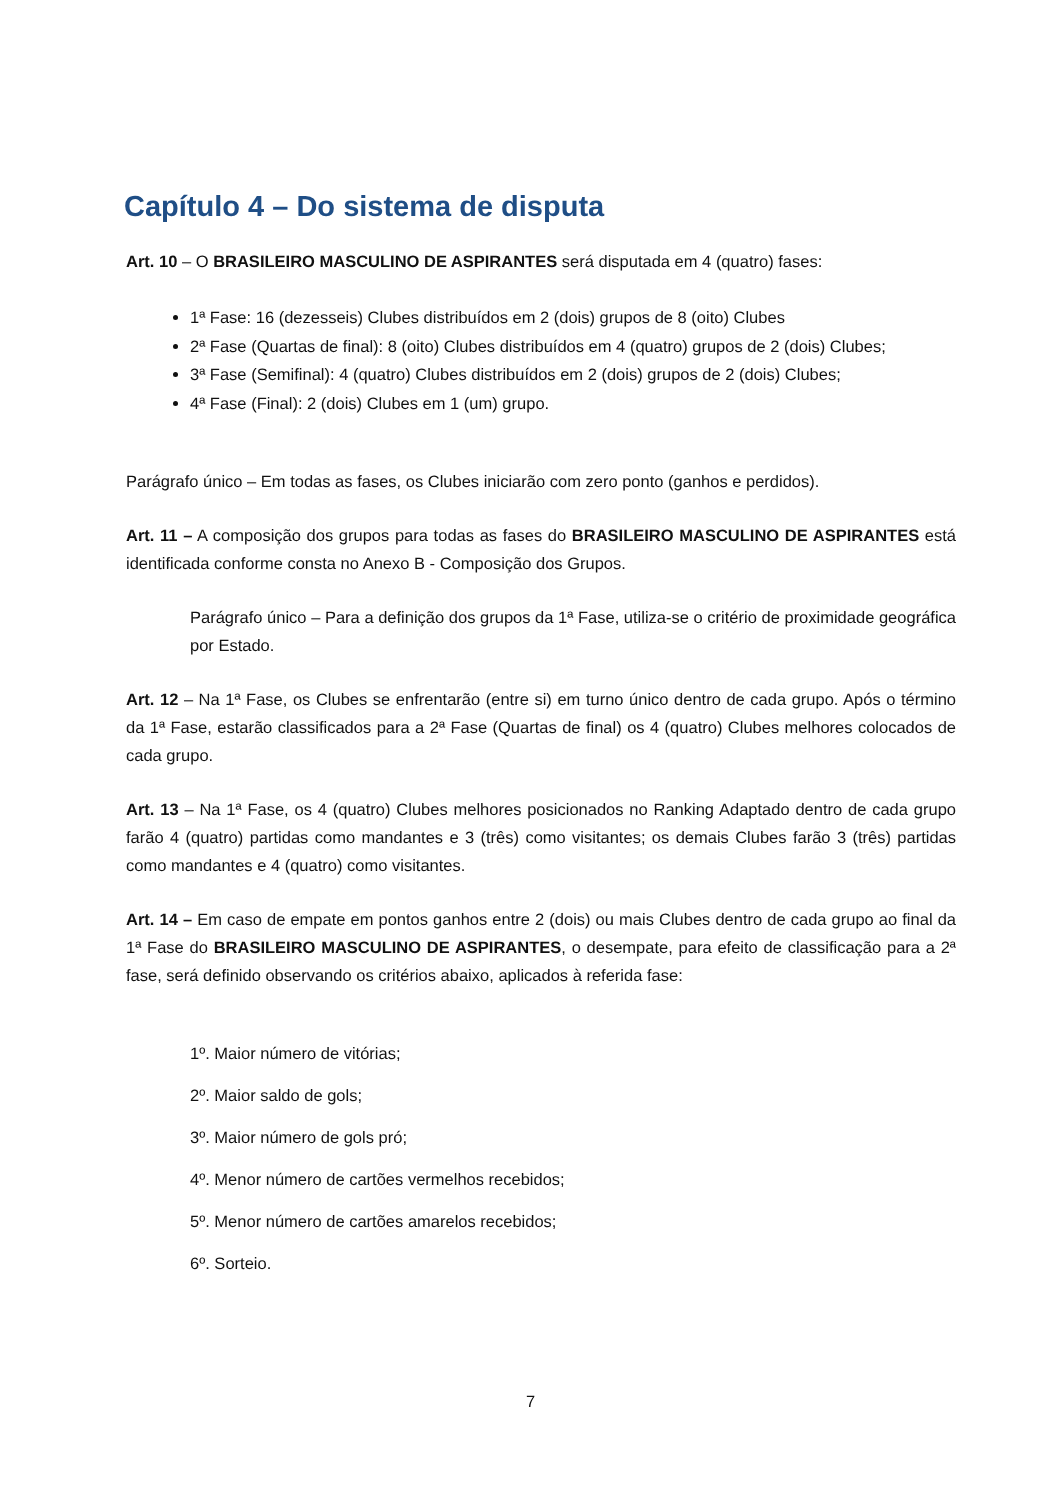Capítulo 4 – Do sistema de disputa
Art. 10 – O BRASILEIRO MASCULINO DE ASPIRANTES será disputada em 4 (quatro) fases:
1ª Fase: 16 (dezesseis) Clubes distribuídos em 2 (dois) grupos de 8 (oito) Clubes
2ª Fase (Quartas de final): 8 (oito) Clubes distribuídos em 4 (quatro) grupos de 2 (dois) Clubes;
3ª Fase (Semifinal): 4 (quatro) Clubes distribuídos em 2 (dois) grupos de 2 (dois) Clubes;
4ª Fase (Final): 2 (dois) Clubes em 1 (um) grupo.
Parágrafo único – Em todas as fases, os Clubes iniciarão com zero ponto (ganhos e perdidos).
Art. 11 – A composição dos grupos para todas as fases do BRASILEIRO MASCULINO DE ASPIRANTES está identificada conforme consta no Anexo B - Composição dos Grupos.
Parágrafo único – Para a definição dos grupos da 1ª Fase, utiliza-se o critério de proximidade geográfica por Estado.
Art. 12 – Na 1ª Fase, os Clubes se enfrentarão (entre si) em turno único dentro de cada grupo. Após o término da 1ª Fase, estarão classificados para a 2ª Fase (Quartas de final) os 4 (quatro) Clubes melhores colocados de cada grupo.
Art. 13 – Na 1ª Fase, os 4 (quatro) Clubes melhores posicionados no Ranking Adaptado dentro de cada grupo farão 4 (quatro) partidas como mandantes e 3 (três) como visitantes; os demais Clubes farão 3 (três) partidas como mandantes e 4 (quatro) como visitantes.
Art. 14 – Em caso de empate em pontos ganhos entre 2 (dois) ou mais Clubes dentro de cada grupo ao final da 1ª Fase do BRASILEIRO MASCULINO DE ASPIRANTES, o desempate, para efeito de classificação para a 2ª fase, será definido observando os critérios abaixo, aplicados à referida fase:
1º. Maior número de vitórias;
2º. Maior saldo de gols;
3º. Maior número de gols pró;
4º. Menor número de cartões vermelhos recebidos;
5º. Menor número de cartões amarelos recebidos;
6º. Sorteio.
7